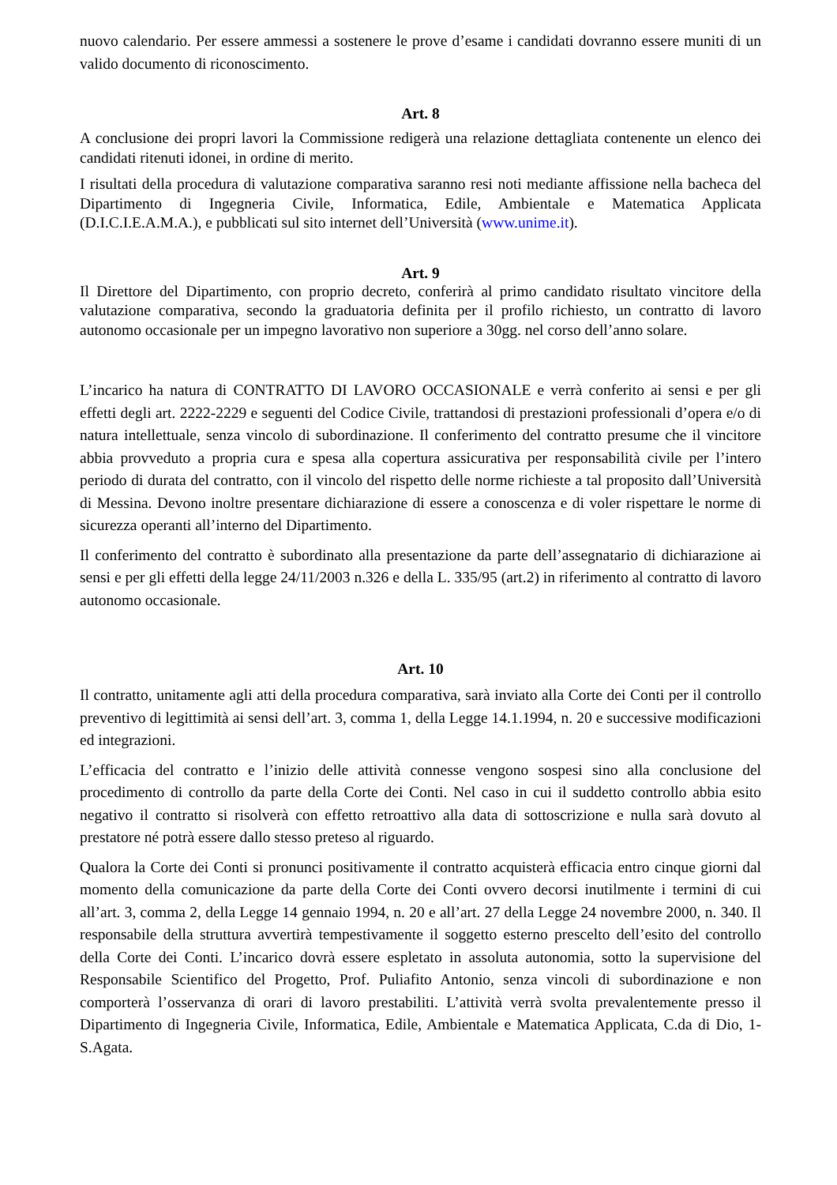nuovo calendario. Per essere ammessi a sostenere le prove d’esame i candidati dovranno essere muniti di un valido documento di riconoscimento.
Art. 8
A conclusione dei propri lavori la Commissione redigerà una relazione dettagliata contenente un elenco dei candidati ritenuti idonei, in ordine di merito.
I risultati della procedura di valutazione comparativa saranno resi noti mediante affissione nella bacheca del Dipartimento di Ingegneria Civile, Informatica, Edile, Ambientale e Matematica Applicata (D.I.C.I.E.A.M.A.), e pubblicati sul sito internet dell’Università (www.unime.it).
Art. 9
Il Direttore del Dipartimento, con proprio decreto, conferirà al primo candidato risultato vincitore della valutazione comparativa, secondo la graduatoria definita per il profilo richiesto, un contratto di lavoro autonomo occasionale per un impegno lavorativo non superiore a 30gg. nel corso dell’anno solare.
L’incarico ha natura di CONTRATTO DI LAVORO OCCASIONALE e verrà conferito ai sensi e per gli effetti degli art. 2222-2229 e seguenti del Codice Civile, trattandosi di prestazioni professionali d’opera e/o di natura intellettuale, senza vincolo di subordinazione. Il conferimento del contratto presume che il vincitore abbia provveduto a propria cura e spesa alla copertura assicurativa per responsabilità civile per l’intero periodo di durata del contratto, con il vincolo del rispetto delle norme richieste a tal proposito dall’Università di Messina. Devono inoltre presentare dichiarazione di essere a conoscenza e di voler rispettare le norme di sicurezza operanti all’interno del Dipartimento.
Il conferimento del contratto è subordinato alla presentazione da parte dell’assegnatario di dichiarazione ai sensi e per gli effetti della legge 24/11/2003 n.326 e della L. 335/95 (art.2) in riferimento al contratto di lavoro autonomo occasionale.
Art. 10
Il contratto, unitamente agli atti della procedura comparativa, sarà inviato alla Corte dei Conti per il controllo preventivo di legittimità ai sensi dell’art. 3, comma 1, della Legge 14.1.1994, n. 20 e successive modificazioni ed integrazioni.
L’efficacia del contratto e l’inizio delle attività connesse vengono sospesi sino alla conclusione del procedimento di controllo da parte della Corte dei Conti. Nel caso in cui il suddetto controllo abbia esito negativo il contratto si risolverà con effetto retroattivo alla data di sottoscrizione e nulla sarà dovuto al prestatore né potrà essere dallo stesso preteso al riguardo.
Qualora la Corte dei Conti si pronunci positivamente il contratto acquisterà efficacia entro cinque giorni dal momento della comunicazione da parte della Corte dei Conti ovvero decorsi inutilmente i termini di cui all’art. 3, comma 2, della Legge 14 gennaio 1994, n. 20 e all’art. 27 della Legge 24 novembre 2000, n. 340. Il responsabile della struttura avvertirà tempestivamente il soggetto esterno prescelto dell’esito del controllo della Corte dei Conti. L’incarico dovrà essere espletato in assoluta autonomia, sotto la supervisione del Responsabile Scientifico del Progetto, Prof. Puliafito Antonio, senza vincoli di subordinazione e non comporterà l’osservanza di orari di lavoro prestabiliti. L’attività verrà svolta prevalentemente presso il Dipartimento di Ingegneria Civile, Informatica, Edile, Ambientale e Matematica Applicata, C.da di Dio, 1- S.Agata.